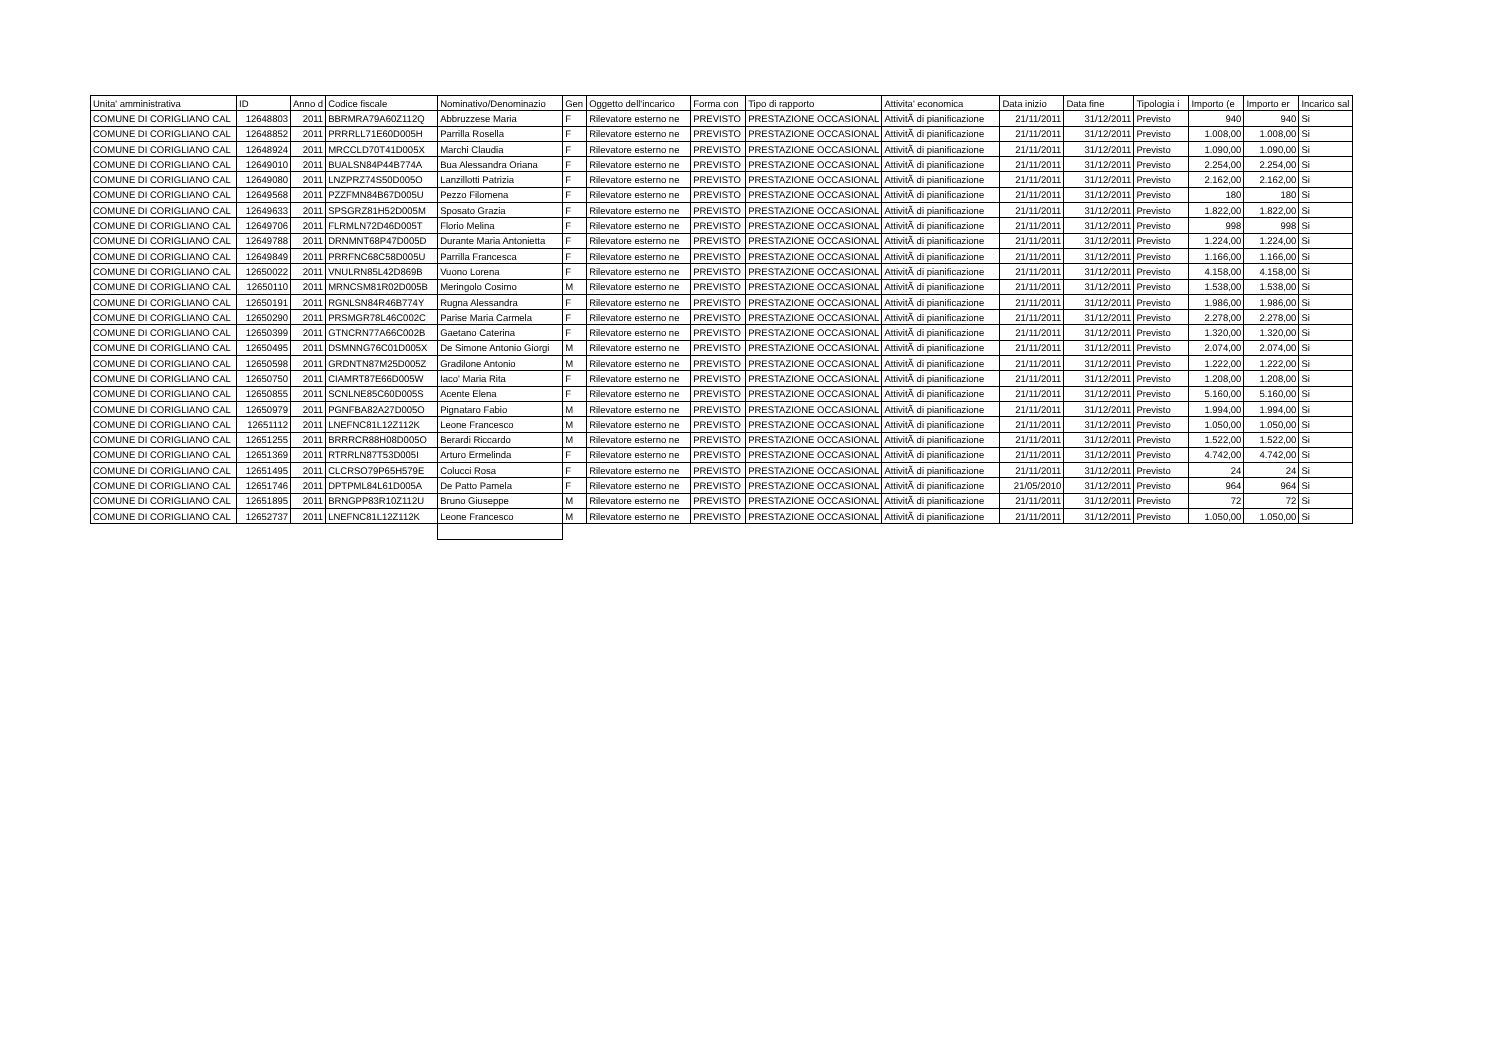| Unita' amministrativa | ID | Anno d | Codice fiscale | Nominativo/Denominazio | Gen | Oggetto dell'incarico | Forma con | Tipo di rapporto | Attivita' economica | Data inizio | Data fine | Tipologia i | Importo (e | Importo er | Incarico sal |
| --- | --- | --- | --- | --- | --- | --- | --- | --- | --- | --- | --- | --- | --- | --- | --- |
| COMUNE DI CORIGLIANO CAL | 12648803 | 2011 | BBRMRA79A60Z112Q | Abbruzzese Maria | F | Rilevatore esterno ne | PREVISTO | PRESTAZIONE OCCASIONAL | AttivitÃ di pianificazione | 21/11/2011 | 31/12/2011 | Previsto | 940 | 940 | Si |
| COMUNE DI CORIGLIANO CAL | 12648852 | 2011 | PRRRLL71E60D005H | Parrilla Rosella | F | Rilevatore esterno ne | PREVISTO | PRESTAZIONE OCCASIONAL | AttivitÃ di pianificazione | 21/11/2011 | 31/12/2011 | Previsto | 1.008,00 | 1.008,00 | Si |
| COMUNE DI CORIGLIANO CAL | 12648924 | 2011 | MRCCLD70T41D005X | Marchi Claudia | F | Rilevatore esterno ne | PREVISTO | PRESTAZIONE OCCASIONAL | AttivitÃ di pianificazione | 21/11/2011 | 31/12/2011 | Previsto | 1.090,00 | 1.090,00 | Si |
| COMUNE DI CORIGLIANO CAL | 12649010 | 2011 | BUALSN84P44B774A | Bua Alessandra Oriana | F | Rilevatore esterno ne | PREVISTO | PRESTAZIONE OCCASIONAL | AttivitÃ di pianificazione | 21/11/2011 | 31/12/2011 | Previsto | 2.254,00 | 2.254,00 | Si |
| COMUNE DI CORIGLIANO CAL | 12649080 | 2011 | LNZPRZ74S50D005O | Lanzillotti Patrizia | F | Rilevatore esterno ne | PREVISTO | PRESTAZIONE OCCASIONAL | AttivitÃ di pianificazione | 21/11/2011 | 31/12/2011 | Previsto | 2.162,00 | 2.162,00 | Si |
| COMUNE DI CORIGLIANO CAL | 12649568 | 2011 | PZZFMN84B67D005U | Pezzo Filomena | F | Rilevatore esterno ne | PREVISTO | PRESTAZIONE OCCASIONAL | AttivitÃ di pianificazione | 21/11/2011 | 31/12/2011 | Previsto | 180 | 180 | Si |
| COMUNE DI CORIGLIANO CAL | 12649633 | 2011 | SPSGRZ81H52D005M | Sposato Grazia | F | Rilevatore esterno ne | PREVISTO | PRESTAZIONE OCCASIONAL | AttivitÃ di pianificazione | 21/11/2011 | 31/12/2011 | Previsto | 1.822,00 | 1.822,00 | Si |
| COMUNE DI CORIGLIANO CAL | 12649706 | 2011 | FLRMLN72D46D005T | Florio Melina | F | Rilevatore esterno ne | PREVISTO | PRESTAZIONE OCCASIONAL | AttivitÃ di pianificazione | 21/11/2011 | 31/12/2011 | Previsto | 998 | 998 | Si |
| COMUNE DI CORIGLIANO CAL | 12649788 | 2011 | DRNMNT68P47D005D | Durante Maria Antonietta | F | Rilevatore esterno ne | PREVISTO | PRESTAZIONE OCCASIONAL | AttivitÃ di pianificazione | 21/11/2011 | 31/12/2011 | Previsto | 1.224,00 | 1.224,00 | Si |
| COMUNE DI CORIGLIANO CAL | 12649849 | 2011 | PRRFNC68C58D005U | Parrilla Francesca | F | Rilevatore esterno ne | PREVISTO | PRESTAZIONE OCCASIONAL | AttivitÃ di pianificazione | 21/11/2011 | 31/12/2011 | Previsto | 1.166,00 | 1.166,00 | Si |
| COMUNE DI CORIGLIANO CAL | 12650022 | 2011 | VNULRN85L42D869B | Vuono Lorena | F | Rilevatore esterno ne | PREVISTO | PRESTAZIONE OCCASIONAL | AttivitÃ di pianificazione | 21/11/2011 | 31/12/2011 | Previsto | 4.158,00 | 4.158,00 | Si |
| COMUNE DI CORIGLIANO CAL | 12650110 | 2011 | MRNCSM81R02D005B | Meringolo Cosimo | M | Rilevatore esterno ne | PREVISTO | PRESTAZIONE OCCASIONAL | AttivitÃ di pianificazione | 21/11/2011 | 31/12/2011 | Previsto | 1.538,00 | 1.538,00 | Si |
| COMUNE DI CORIGLIANO CAL | 12650191 | 2011 | RGNLSN84R46B774Y | Rugna Alessandra | F | Rilevatore esterno ne | PREVISTO | PRESTAZIONE OCCASIONAL | AttivitÃ di pianificazione | 21/11/2011 | 31/12/2011 | Previsto | 1.986,00 | 1.986,00 | Si |
| COMUNE DI CORIGLIANO CAL | 12650290 | 2011 | PRSMGR78L46C002C | Parise Maria Carmela | F | Rilevatore esterno ne | PREVISTO | PRESTAZIONE OCCASIONAL | AttivitÃ di pianificazione | 21/11/2011 | 31/12/2011 | Previsto | 2.278,00 | 2.278,00 | Si |
| COMUNE DI CORIGLIANO CAL | 12650399 | 2011 | GTNCRN77A66C002B | Gaetano Caterina | F | Rilevatore esterno ne | PREVISTO | PRESTAZIONE OCCASIONAL | AttivitÃ di pianificazione | 21/11/2011 | 31/12/2011 | Previsto | 1.320,00 | 1.320,00 | Si |
| COMUNE DI CORIGLIANO CAL | 12650495 | 2011 | DSMNNG76C01D005X | De Simone Antonio Giorgi | M | Rilevatore esterno ne | PREVISTO | PRESTAZIONE OCCASIONAL | AttivitÃ di pianificazione | 21/11/2011 | 31/12/2011 | Previsto | 2.074,00 | 2.074,00 | Si |
| COMUNE DI CORIGLIANO CAL | 12650598 | 2011 | GRDNTN87M25D005Z | Gradilone Antonio | M | Rilevatore esterno ne | PREVISTO | PRESTAZIONE OCCASIONAL | AttivitÃ di pianificazione | 21/11/2011 | 31/12/2011 | Previsto | 1.222,00 | 1.222,00 | Si |
| COMUNE DI CORIGLIANO CAL | 12650750 | 2011 | CIAMRT87E66D005W | Iaco' Maria Rita | F | Rilevatore esterno ne | PREVISTO | PRESTAZIONE OCCASIONAL | AttivitÃ di pianificazione | 21/11/2011 | 31/12/2011 | Previsto | 1.208,00 | 1.208,00 | Si |
| COMUNE DI CORIGLIANO CAL | 12650855 | 2011 | SCNLNE85C60D005S | Acente Elena | F | Rilevatore esterno ne | PREVISTO | PRESTAZIONE OCCASIONAL | AttivitÃ di pianificazione | 21/11/2011 | 31/12/2011 | Previsto | 5.160,00 | 5.160,00 | Si |
| COMUNE DI CORIGLIANO CAL | 12650979 | 2011 | PGNFBA82A27D005O | Pignataro Fabio | M | Rilevatore esterno ne | PREVISTO | PRESTAZIONE OCCASIONAL | AttivitÃ di pianificazione | 21/11/2011 | 31/12/2011 | Previsto | 1.994,00 | 1.994,00 | Si |
| COMUNE DI CORIGLIANO CAL | 12651112 | 2011 | LNEFNC81L12Z112K | Leone Francesco | M | Rilevatore esterno ne | PREVISTO | PRESTAZIONE OCCASIONAL | AttivitÃ di pianificazione | 21/11/2011 | 31/12/2011 | Previsto | 1.050,00 | 1.050,00 | Si |
| COMUNE DI CORIGLIANO CAL | 12651255 | 2011 | BRRRCR88H08D005O | Berardi Riccardo | M | Rilevatore esterno ne | PREVISTO | PRESTAZIONE OCCASIONAL | AttivitÃ di pianificazione | 21/11/2011 | 31/12/2011 | Previsto | 1.522,00 | 1.522,00 | Si |
| COMUNE DI CORIGLIANO CAL | 12651369 | 2011 | RTRRLN87T53D005I | Arturo Ermelinda | F | Rilevatore esterno ne | PREVISTO | PRESTAZIONE OCCASIONAL | AttivitÃ di pianificazione | 21/11/2011 | 31/12/2011 | Previsto | 4.742,00 | 4.742,00 | Si |
| COMUNE DI CORIGLIANO CAL | 12651495 | 2011 | CLCRSO79P65H579E | Colucci Rosa | F | Rilevatore esterno ne | PREVISTO | PRESTAZIONE OCCASIONAL | AttivitÃ di pianificazione | 21/11/2011 | 31/12/2011 | Previsto | 24 | 24 | Si |
| COMUNE DI CORIGLIANO CAL | 12651746 | 2011 | DPTPML84L61D005A | De Patto Pamela | F | Rilevatore esterno ne | PREVISTO | PRESTAZIONE OCCASIONAL | AttivitÃ di pianificazione | 21/05/2010 | 31/12/2011 | Previsto | 964 | 964 | Si |
| COMUNE DI CORIGLIANO CAL | 12651895 | 2011 | BRNGPP83R10Z112U | Bruno Giuseppe | M | Rilevatore esterno ne | PREVISTO | PRESTAZIONE OCCASIONAL | AttivitÃ di pianificazione | 21/11/2011 | 31/12/2011 | Previsto | 72 | 72 | Si |
| COMUNE DI CORIGLIANO CAL | 12652737 | 2011 | LNEFNC81L12Z112K | Leone Francesco | M | Rilevatore esterno ne | PREVISTO | PRESTAZIONE OCCASIONAL | AttivitÃ di pianificazione | 21/11/2011 | 31/12/2011 | Previsto | 1.050,00 | 1.050,00 | Si |